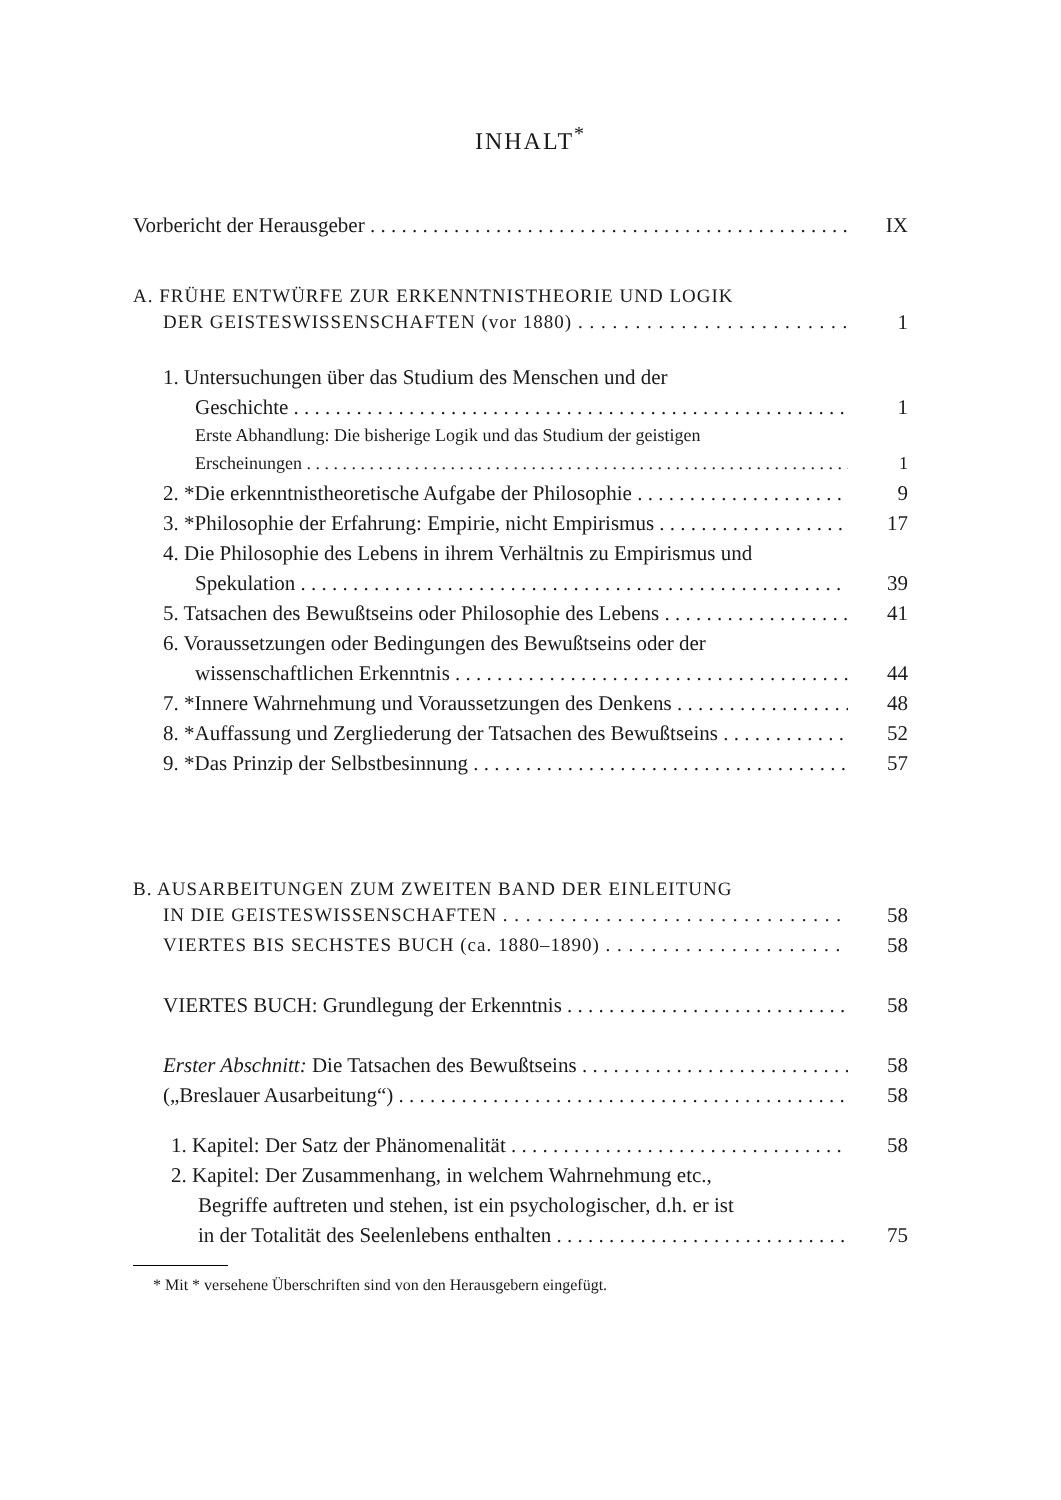INHALT<sup>*</sup>
Vorbericht der Herausgeber IX
A. FRÜHE ENTWÜRFE ZUR ERKENNTNISTHEORIE UND LOGIK
DER GEISTESWISSENSCHAFTEN (vor 1880) 1
1. Untersuchungen über das Studium des Menschen und der
Geschichte 1
Erste Abhandlung: Die bisherige Logik und das Studium der geistigen
Erscheinungen 1
2. *Die erkenntnistheoretische Aufgabe der Philosophie 9
3. *Philosophie der Erfahrung: Empirie, nicht Empirismus 17
4. Die Philosophie des Lebens in ihrem Verhältnis zu Empirismus und
Spekulation 39
5. Tatsachen des Bewußtseins oder Philosophie des Lebens 41
6. Voraussetzungen oder Bedingungen des Bewußtseins oder der
wissenschaftlichen Erkenntnis 44
7. *Innere Wahrnehmung und Voraussetzungen des Denkens 48
8. *Auffassung und Zergliederung der Tatsachen des Bewußtseins 52
9. *Das Prinzip der Selbstbesinnung 57
B. AUSARBEITUNGEN ZUM ZWEITEN BAND DER EINLEITUNG
IN DIE GEISTESWISSENSCHAFTEN 58
VIERTES BIS SECHSTES BUCH (ca. 1880–1890) 58
VIERTES BUCH: Grundlegung der Erkenntnis 58
Erster Abschnitt: Die Tatsachen des Bewußtseins 58
(„Breslauer Ausarbeitung“) 58
1. Kapitel: Der Satz der Phänomenalität 58
2. Kapitel: Der Zusammenhang, in welchem Wahrnehmung etc.,
Begriffe auftreten und stehen, ist ein psychologischer, d.h. er ist
in der Totalität des Seelenlebens enthalten 75
* Mit * versehene Überschriften sind von den Herausgebern eingefügt.